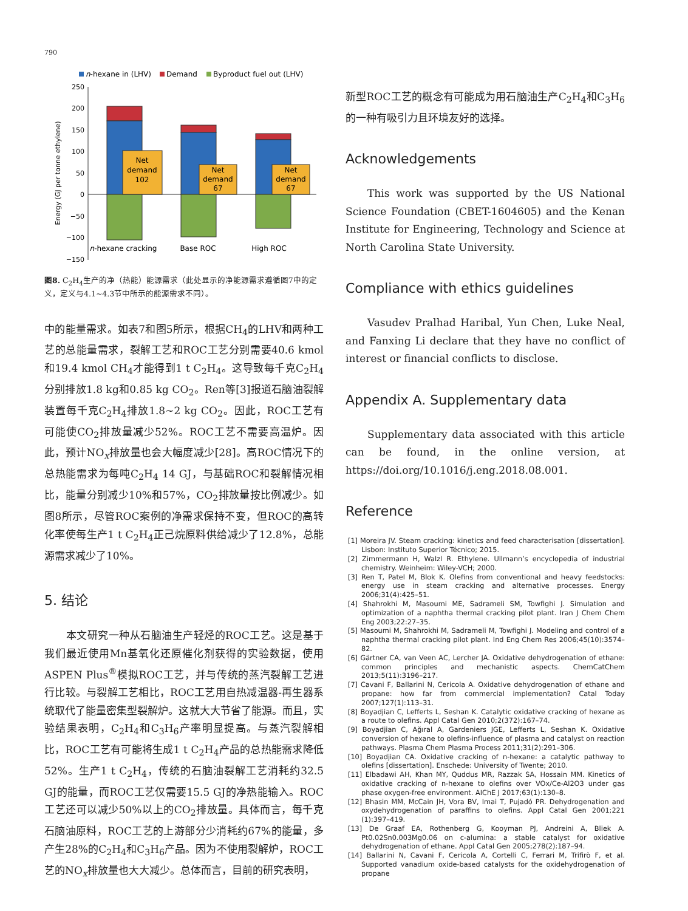790
n-hexane in (LHV)
Demand
Byproduct fuel out (LHV)
250
200
150
100
50
0
−50
−100
−150
Net
demand
102
Net
demand
67
Net
demand
67
n-hexane cracking
Base ROC
High ROC
Energy (GJ per tonne ethylene)
图8. C<sub>2</sub>H<sub>4</sub>生产的净（热能）能源需求（此处显示的净能源需求遵循图7中的定义，定义与4.1~4.3节中所示的能源需求不同）。
中的能量需求。如表7和图5所示，根据CH<sub>4</sub>的LHV和两种工艺的总能量需求，裂解工艺和ROC工艺分别需要40.6 kmol和19.4 kmol CH<sub>4</sub>才能得到1 t C<sub>2</sub>H<sub>4</sub>。这导致每千克C<sub>2</sub>H<sub>4</sub>分别排放1.8 kg和0.85 kg CO<sub>2</sub>。Ren等[3]报道石脑油裂解装置每千克C<sub>2</sub>H<sub>4</sub>排放1.8~2 kg CO<sub>2</sub>。因此，ROC工艺有可能使CO<sub>2</sub>排放量减少52%。ROC工艺不需要高温炉。因此，预计NO<sub>x</sub>排放量也会大幅度减少[28]。高ROC情况下的总热能需求为每吨C<sub>2</sub>H<sub>4</sub> 14 GJ，与基础ROC和裂解情况相比，能量分别减少10%和57%，CO<sub>2</sub>排放量按比例减少。如图8所示，尽管ROC案例的净需求保持不变，但ROC的高转化率使每生产1 t C<sub>2</sub>H<sub>4</sub>正己烷原料供给减少了12.8%，总能源需求减少了10%。
5. 结论
本文研究一种从石脑油生产轻烃的ROC工艺。这是基于我们最近使用Mn基氧化还原催化剂获得的实验数据，使用ASPEN Plus<sup>®</sup>模拟ROC工艺，并与传统的蒸汽裂解工艺进行比较。与裂解工艺相比，ROC工艺用自热减温器-再生器系统取代了能量密集型裂解炉。这就大大节省了能源。而且，实验结果表明，C<sub>2</sub>H<sub>4</sub>和C<sub>3</sub>H<sub>6</sub>产率明显提高。与蒸汽裂解相比，ROC工艺有可能将生成1 t C<sub>2</sub>H<sub>4</sub>产品的总热能需求降低52%。生产1 t C<sub>2</sub>H<sub>4</sub>，传统的石脑油裂解工艺消耗约32.5 GJ的能量，而ROC工艺仅需要15.5 GJ的净热能输入。ROC工艺还可以减少50%以上的CO<sub>2</sub>排放量。具体而言，每千克石脑油原料，ROC工艺的上游部分少消耗约67%的能量，多产生28%的C<sub>2</sub>H<sub>4</sub>和C<sub>3</sub>H<sub>6</sub>产品。因为不使用裂解炉，ROC工艺的NO<sub>x</sub>排放量也大大减少。总体而言，目前的研究表明，
新型ROC工艺的概念有可能成为用石脑油生产C<sub>2</sub>H<sub>4</sub>和C<sub>3</sub>H<sub>6</sub>的一种有吸引力且环境友好的选择。
Acknowledgements
This work was supported by the US National Science Foundation (CBET-1604605) and the Kenan Institute for Engineering, Technology and Science at North Carolina State University.
Compliance with ethics guidelines
Vasudev Pralhad Haribal, Yun Chen, Luke Neal, and Fanxing Li declare that they have no conflict of interest or financial conflicts to disclose.
Appendix A. Supplementary data
Supplementary data associated with this article can be found, in the online version, at https://doi.org/10.1016/j.eng.2018.08.001.
Reference
[1] Moreira JV. Steam cracking: kinetics and feed characterisation [dissertation]. Lisbon: Instituto Superior Técnico; 2015.
[2] Zimmermann H, Walzl R. Ethylene. Ullmann’s encyclopedia of industrial chemistry. Weinheim: Wiley-VCH; 2000.
[3] Ren T, Patel M, Blok K. Olefins from conventional and heavy feedstocks: energy use in steam cracking and alternative processes. Energy 2006;31(4):425–51.
[4] Shahrokhi M, Masoumi ME, Sadrameli SM, Towfighi J. Simulation and optimization of a naphtha thermal cracking pilot plant. Iran J Chem Chem Eng 2003;22:27–35.
[5] Masoumi M, Shahrokhi M, Sadrameli M, Towfighi J. Modeling and control of a naphtha thermal cracking pilot plant. Ind Eng Chem Res 2006;45(10):3574–82.
[6] Gärtner CA, van Veen AC, Lercher JA. Oxidative dehydrogenation of ethane: common principles and mechanistic aspects. ChemCatChem 2013;5(11):3196–217.
[7] Cavani F, Ballarini N, Cericola A. Oxidative dehydrogenation of ethane and propane: how far from commercial implementation? Catal Today 2007;127(1):113–31.
[8] Boyadjian C, Lefferts L, Seshan K. Catalytic oxidative cracking of hexane as a route to olefins. Appl Catal Gen 2010;2(372):167–74.
[9] Boyadjian C, Ağıral A, Gardeniers JGE, Lefferts L, Seshan K. Oxidative conversion of hexane to olefins-influence of plasma and catalyst on reaction pathways. Plasma Chem Plasma Process 2011;31(2):291–306.
[10] Boyadjian CA. Oxidative cracking of n-hexane: a catalytic pathway to olefins [dissertation]. Enschede: University of Twente; 2010.
[11] Elbadawi AH, Khan MY, Quddus MR, Razzak SA, Hossain MM. Kinetics of oxidative cracking of n-hexane to olefins over VOx/Ce-Al2O3 under gas phase oxygen-free environment. AIChE J 2017;63(1):130–8.
[12] Bhasin MM, McCain JH, Vora BV, Imai T, Pujadó PR. Dehydrogenation and oxydehydrogenation of paraffins to olefins. Appl Catal Gen 2001;221 (1):397–419.
[13] De Graaf EA, Rothenberg G, Kooyman PJ, Andreini A, Bliek A. Pt0.02Sn0.003Mg0.06 on c-alumina: a stable catalyst for oxidative dehydrogenation of ethane. Appl Catal Gen 2005;278(2):187–94.
[14] Ballarini N, Cavani F, Cericola A, Cortelli C, Ferrari M, Trifirò F, et al. Supported vanadium oxide-based catalysts for the oxidehydrogenation of propane